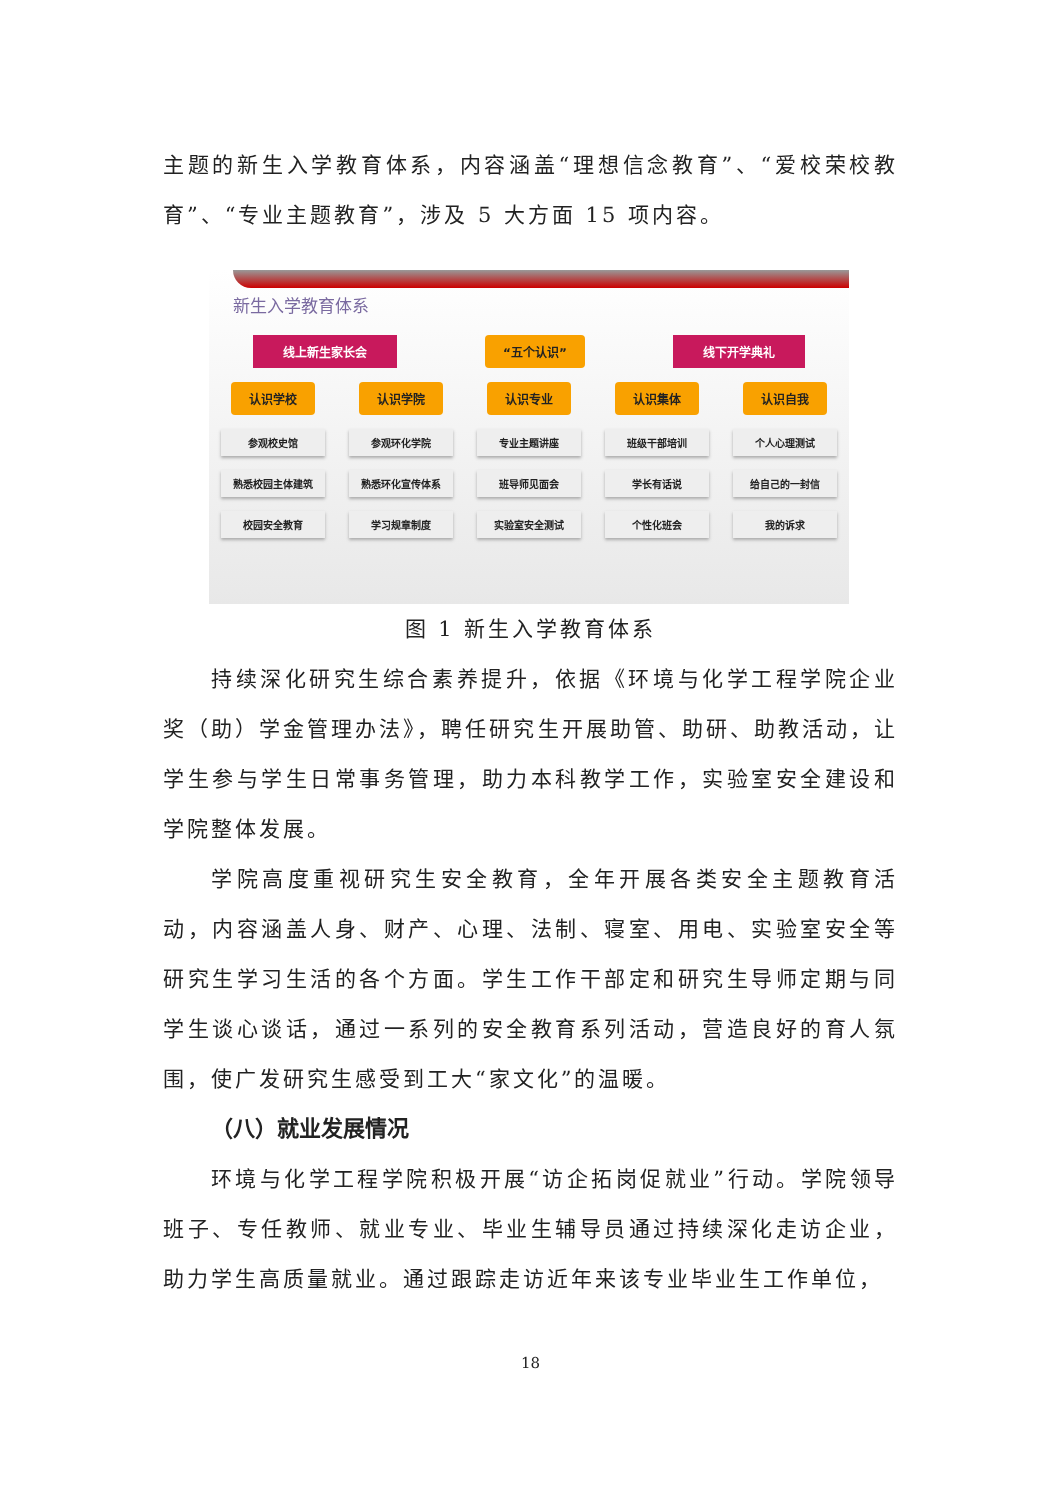主题的新生入学教育体系，内容涵盖“理想信念教育”、“爱校荣校教育”、“专业主题教育”，涉及 5 大方面 15 项内容。
新生入学教育体系
线上新生家长会 “五个认识” 线下开学典礼
认识学校 认识学院 认识专业 认识集体 认识自我
参观校史馆 参观环化学院 专业主题讲座 班级干部培训 个人心理测试
熟悉校园主体建筑 熟悉环化宣传体系 班导师见面会 学长有话说 给自己的一封信
校园安全教育 学习规章制度 实验室安全测试 个性化班会 我的诉求
图 1 新生入学教育体系
持续深化研究生综合素养提升，依据《环境与化学工程学院企业奖（助）学金管理办法》，聘任研究生开展助管、助研、助教活动，让学生参与学生日常事务管理，助力本科教学工作，实验室安全建设和学院整体发展。
学院高度重视研究生安全教育，全年开展各类安全主题教育活动，内容涵盖人身、财产、心理、法制、寝室、用电、实验室安全等研究生学习生活的各个方面。学生工作干部定和研究生导师定期与同学生谈心谈话，通过一系列的安全教育系列活动，营造良好的育人氛围，使广发研究生感受到工大“家文化”的温暖。
（八）就业发展情况
环境与化学工程学院积极开展“访企拓岗促就业”行动。学院领导班子、专任教师、就业专业、毕业生辅导员通过持续深化走访企业，助力学生高质量就业。通过跟踪走访近年来该专业毕业生工作单位，
18